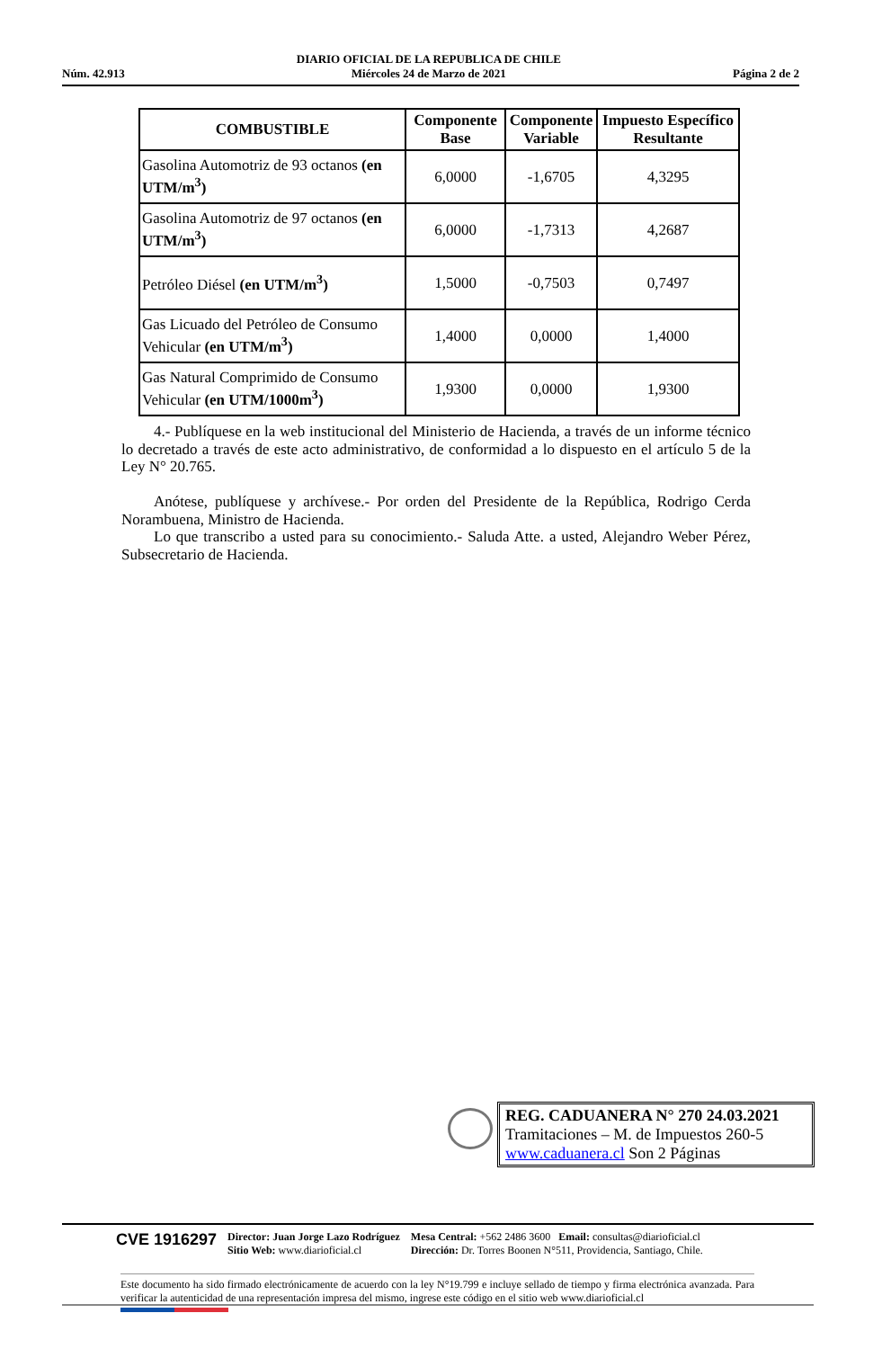Núm. 42.913 DIARIO OFICIAL DE LA REPUBLICA DE CHILE
Miércoles 24 de Marzo de 2021 Página 2 de 2
| COMBUSTIBLE | Componente Base | Componente Variable | Impuesto Específico Resultante |
| --- | --- | --- | --- |
| Gasolina Automotriz de 93 octanos (en UTM/m<sup>3</sup>) | 6,0000 | -1,6705 | 4,3295 |
| Gasolina Automotriz de 97 octanos (en UTM/m<sup>3</sup>) | 6,0000 | -1,7313 | 4,2687 |
| Petróleo Diésel (en UTM/m<sup>3</sup>) | 1,5000 | -0,7503 | 0,7497 |
| Gas Licuado del Petróleo de Consumo Vehicular (en UTM/m<sup>3</sup>) | 1,4000 | 0,0000 | 1,4000 |
| Gas Natural Comprimido de Consumo Vehicular (en UTM/1000m<sup>3</sup>) | 1,9300 | 0,0000 | 1,9300 |
4.- Publíquese en la web institucional del Ministerio de Hacienda, a través de un informe técnico lo decretado a través de este acto administrativo, de conformidad a lo dispuesto en el artículo 5 de la Ley N° 20.765.
Anótese, publíquese y archívese.- Por orden del Presidente de la República, Rodrigo Cerda Norambuena, Ministro de Hacienda.
Lo que transcribo a usted para su conocimiento.- Saluda Atte. a usted, Alejandro Weber Pérez, Subsecretario de Hacienda.
REG. CADUANERA N° 270 24.03.2021
Tramitaciones – M. de Impuestos 260-5
www.caduanera.cl Son 2 Páginas
CVE 1916297 Director: Juan Jorge Lazo Rodríguez
Sitio Web: www.diarioficial.cl Mesa Central: +562 2486 3600 Email: consultas@diarioficial.cl
Dirección: Dr. Torres Boonen N°511, Providencia, Santiago, Chile.
Este documento ha sido firmado electrónicamente de acuerdo con la ley N°19.799 e incluye sellado de tiempo y firma electrónica avanzada. Para verificar la autenticidad de una representación impresa del mismo, ingrese este código en el sitio web www.diarioficial.cl